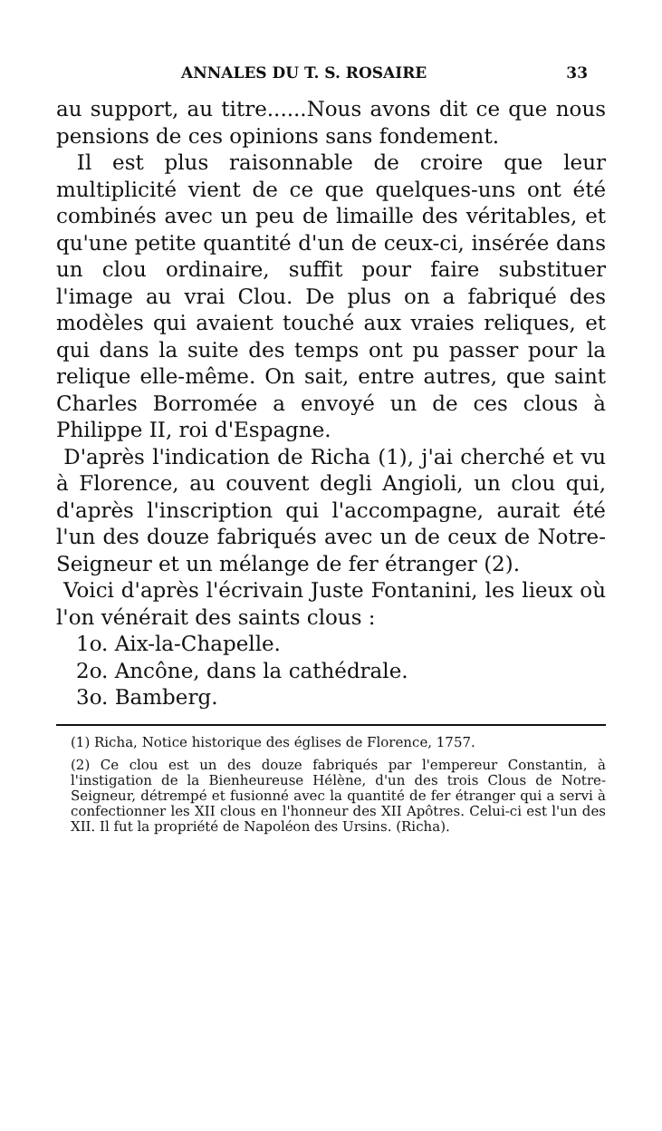ANNALES DU T. S. ROSAIRE 33
au support, au titre......Nous avons dit ce que nous pensions de ces opinions sans fondement.
Il est plus raisonnable de croire que leur multiplicité vient de ce que quelques-uns ont été combinés avec un peu de limaille des véritables, et qu'une petite quantité d'un de ceux-ci, insérée dans un clou ordinaire, suffit pour faire substituer l'image au vrai Clou. De plus on a fabriqué des modèles qui avaient touché aux vraies reliques, et qui dans la suite des temps ont pu passer pour la relique elle-même. On sait, entre autres, que saint Charles Borromée a envoyé un de ces clous à Philippe II, roi d'Espagne.
D'après l'indication de Richa (1), j'ai cherché et vu à Florence, au couvent degli Angioli, un clou qui, d'après l'inscription qui l'accompagne, aurait été l'un des douze fabriqués avec un de ceux de Notre-Seigneur et un mélange de fer étranger (2).
Voici d'après l'écrivain Juste Fontanini, les lieux où l'on vénérait des saints clous :
1o. Aix-la-Chapelle.
2o. Ancône, dans la cathédrale.
3o. Bamberg.
(1) Richa, Notice historique des églises de Florence, 1757.
(2) Ce clou est un des douze fabriqués par l'empereur Constantin, à l'instigation de la Bienheureuse Hélène, d'un des trois Clous de Notre-Seigneur, détrempé et fusionné avec la quantité de fer étranger qui a servi à confectionner les XII clous en l'honneur des XII Apôtres. Celui-ci est l'un des XII. Il fut la propriété de Napoléon des Ursins. (Richa).